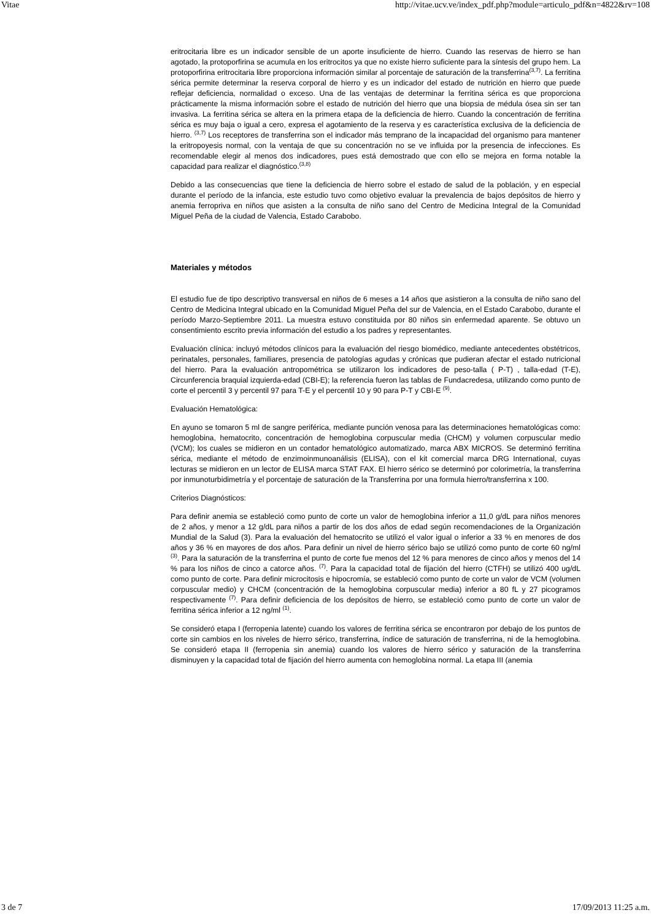Vitae http://vitae.ucv.ve/index_pdf.php?module=articulo_pdf&n=4822&rv=108
eritrocitaria libre es un indicador sensible de un aporte insuficiente de hierro. Cuando las reservas de hierro se han agotado, la protoporfirina se acumula en los eritrocitos ya que no existe hierro suficiente para la síntesis del grupo hem. La protoporfirina eritrocitaria libre proporciona información similar al porcentaje de saturación de la transferrina<sup>(3,7)</sup>. La ferritina sérica permite determinar la reserva corporal de hierro y es un indicador del estado de nutrición en hierro que puede reflejar deficiencia, normalidad o exceso. Una de las ventajas de determinar la ferritina sérica es que proporciona prácticamente la misma información sobre el estado de nutrición del hierro que una biopsia de médula ósea sin ser tan invasiva. La ferritina sérica se altera en la primera etapa de la deficiencia de hierro. Cuando la concentración de ferritina sérica es muy baja o igual a cero, expresa el agotamiento de la reserva y es característica exclusiva de la deficiencia de hierro. <sup>(3,7)</sup> Los receptores de transferrina son el indicador más temprano de la incapacidad del organismo para mantener la eritropoyesis normal, con la ventaja de que su concentración no se ve influida por la presencia de infecciones. Es recomendable elegir al menos dos indicadores, pues está demostrado que con ello se mejora en forma notable la capacidad para realizar el diagnóstico.<sup>(3,8)</sup>
Debido a las consecuencias que tiene la deficiencia de hierro sobre el estado de salud de la población, y en especial durante el período de la infancia, este estudio tuvo como objetivo evaluar la prevalencia de bajos depósitos de hierro y anemia ferropriva en niños que asisten a la consulta de niño sano del Centro de Medicina Integral de la Comunidad Miguel Peña de la ciudad de Valencia, Estado Carabobo.
Materiales y métodos
El estudio fue de tipo descriptivo transversal en niños de 6 meses a 14 años que asistieron a la consulta de niño sano del Centro de Medicina Integral ubicado en la Comunidad Miguel Peña del sur de Valencia, en el Estado Carabobo, durante el período Marzo-Septiembre 2011. La muestra estuvo constituida por 80 niños sin enfermedad aparente. Se obtuvo un consentimiento escrito previa información del estudio a los padres y representantes.
Evaluación clínica: incluyó métodos clínicos para la evaluación del riesgo biomédico, mediante antecedentes obstétricos, perinatales, personales, familiares, presencia de patologías agudas y crónicas que pudieran afectar el estado nutricional del hierro. Para la evaluación antropométrica se utilizaron los indicadores de peso-talla ( P-T) , talla-edad (T-E), Circunferencia braquial izquierda-edad (CBI-E); la referencia fueron las tablas de Fundacredesa, utilizando como punto de corte el percentil 3 y percentil 97 para T-E y el percentil 10 y 90 para P-T y CBI-E <sup>(9)</sup>.
Evaluación Hematológica:
En ayuno se tomaron 5 ml de sangre periférica, mediante punción venosa para las determinaciones hematológicas como: hemoglobina, hematocrito, concentración de hemoglobina corpuscular media (CHCM) y volumen corpuscular medio (VCM); los cuales se midieron en un contador hematológico automatizado, marca ABX MICROS. Se determinó ferritina sérica, mediante el método de enzimoinmunoanálisis (ELISA), con el kit comercial marca DRG International, cuyas lecturas se midieron en un lector de ELISA marca STAT FAX. El hierro sérico se determinó por colorimetría, la transferrina por inmunoturbidimetría y el porcentaje de saturación de la Transferrina por una formula hierro/transferrina x 100.
Criterios Diagnósticos:
Para definir anemia se estableció como punto de corte un valor de hemoglobina inferior a 11,0 g/dL para niños menores de 2 años, y menor a 12 g/dL para niños a partir de los dos años de edad según recomendaciones de la Organización Mundial de la Salud (3). Para la evaluación del hematocrito se utilizó el valor igual o inferior a 33 % en menores de dos años y 36 % en mayores de dos años. Para definir un nivel de hierro sérico bajo se utilizó como punto de corte 60 ng/ml <sup>(3)</sup>. Para la saturación de la transferrina el punto de corte fue menos del 12 % para menores de cinco años y menos del 14 % para los niños de cinco a catorce años. <sup>(7)</sup>. Para la capacidad total de fijación del hierro (CTFH) se utilizó 400 ug/dL como punto de corte. Para definir microcitosis e hipocromía, se estableció como punto de corte un valor de VCM (volumen corpuscular medio) y CHCM (concentración de la hemoglobina corpuscular media) inferior a 80 fL y 27 picogramos respectivamente <sup>(7)</sup>. Para definir deficiencia de los depósitos de hierro, se estableció como punto de corte un valor de ferritina sérica inferior a 12 ng/ml <sup>(1)</sup>.
Se consideró etapa I (ferropenia latente) cuando los valores de ferritina sérica se encontraron por debajo de los puntos de corte sin cambios en los niveles de hierro sérico, transferrina, índice de saturación de transferrina, ni de la hemoglobina. Se consideró etapa II (ferropenia sin anemia) cuando los valores de hierro sérico y saturación de la transferrina disminuyen y la capacidad total de fijación del hierro aumenta con hemoglobina normal. La etapa III (anemia
3 de 7 17/09/2013 11:25 a.m.